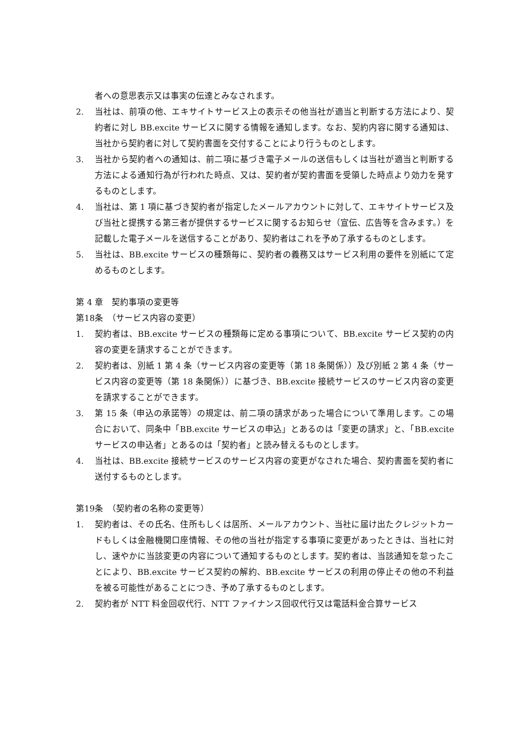者への意思表示又は事実の伝達とみなされます。
2. 当社は、前項の他、エキサイトサービス上の表示その他当社が適当と判断する方法により、契約者に対し BB.excite サービスに関する情報を通知します。なお、契約内容に関する通知は、当社から契約者に対して契約書面を交付することにより行うものとします。
3. 当社から契約者への通知は、前二項に基づき電子メールの送信もしくは当社が適当と判断する方法による通知行為が行われた時点、又は、契約者が契約書面を受領した時点より効力を発するものとします。
4. 当社は、第 1 項に基づき契約者が指定したメールアカウントに対して、エキサイトサービス及び当社と提携する第三者が提供するサービスに関するお知らせ（宣伝、広告等を含みます。）を記載した電子メールを送信することがあり、契約者はこれを予め了承するものとします。
5. 当社は、BB.excite サービスの種類毎に、契約者の義務又はサービス利用の要件を別紙にて定めるものとします。
第 4 章　契約事項の変更等
第18条　（サービス内容の変更）
1. 契約者は、BB.excite サービスの種類毎に定める事項について、BB.excite サービス契約の内容の変更を請求することができます。
2. 契約者は、別紙 1 第 4 条（サービス内容の変更等（第 18 条関係））及び別紙 2 第 4 条（サービス内容の変更等（第 18 条関係））に基づき、BB.excite 接続サービスのサービス内容の変更を請求することができます。
3. 第 15 条（申込の承諾等）の規定は、前二項の請求があった場合について準用します。この場合において、同条中「BB.excite サービスの申込」とあるのは「変更の請求」と、「BB.excite サービスの申込者」とあるのは「契約者」と読み替えるものとします。
4. 当社は、BB.excite 接続サービスのサービス内容の変更がなされた場合、契約書面を契約者に送付するものとします。
第19条　（契約者の名称の変更等）
1. 契約者は、その氏名、住所もしくは居所、メールアカウント、当社に届け出たクレジットカードもしくは金融機関口座情報、その他の当社が指定する事項に変更があったときは、当社に対し、速やかに当該変更の内容について通知するものとします。契約者は、当該通知を怠ったことにより、BB.excite サービス契約の解約、BB.excite サービスの利用の停止その他の不利益を被る可能性があることにつき、予め了承するものとします。
2. 契約者が NTT 料金回収代行、NTT ファイナンス回収代行又は電話料金合算サービス